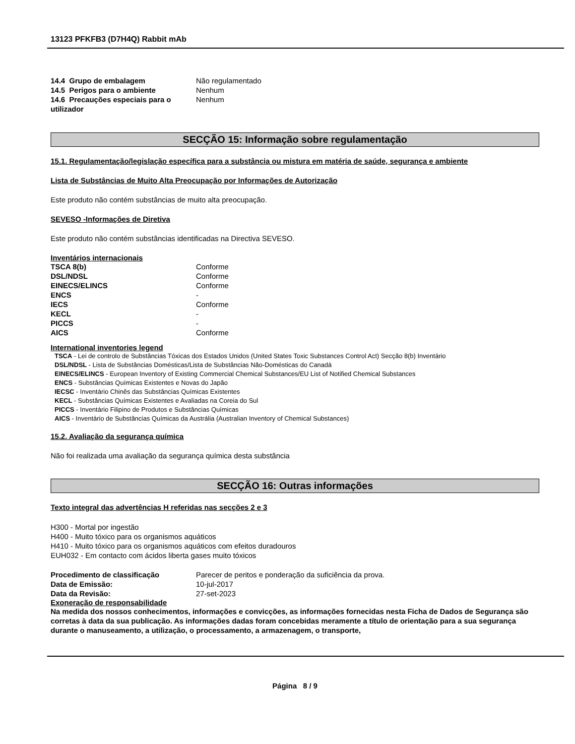13123 PFKFB3 (D7H4Q) Rabbit mAb
| 14.4 Grupo de embalagem | Não regulamentado |
| 14.5 Perigos para o ambiente | Nenhum |
| 14.6 Precauções especiais para o utilizador | Nenhum |
SECÇÃO 15: Informação sobre regulamentação
15.1. Regulamentação/legislação específica para a substância ou mistura em matéria de saúde, segurança e ambiente
Lista de Substâncias de Muito Alta Preocupação por Informações de Autorização
Este produto não contém substâncias de muito alta preocupação.
SEVESO -Informações de Diretiva
Este produto não contém substâncias identificadas na Directiva SEVESO.
Inventários internacionais
| TSCA 8(b) | Conforme |
| DSL/NDSL | Conforme |
| EINECS/ELINCS | Conforme |
| ENCS | - |
| IECS | Conforme |
| KECL | - |
| PICCS | - |
| AICS | Conforme |
International inventories legend
TSCA - Lei de controlo de Substâncias Tóxicas dos Estados Unidos (United States Toxic Substances Control Act) Secção 8(b) Inventário
DSL/NDSL - Lista de Substâncias Domésticas/Lista de Substâncias Não-Domésticas do Canadá
EINECS/ELINCS - European Inventory of Existing Commercial Chemical Substances/EU List of Notified Chemical Substances
ENCS - Substâncias Químicas Existentes e Novas do Japão
IECSC - Inventário Chinês das Substâncias Químicas Existentes
KECL - Substâncias Químicas Existentes e Avaliadas na Coreia do Sul
PICCS - Inventário Filipino de Produtos e Substâncias Químicas
AICS - Inventário de Substâncias Químicas da Austrália (Australian Inventory of Chemical Substances)
15.2. Avaliação da segurança química
Não foi realizada uma avaliação da segurança química desta substância
SECÇÃO 16: Outras informações
Texto integral das advertências H referidas nas secções 2 e 3
H300 - Mortal por ingestão
H400 - Muito tóxico para os organismos aquáticos
H410 - Muito tóxico para os organismos aquáticos com efeitos duradouros
EUH032 - Em contacto com ácidos liberta gases muito tóxicos
| Procedimento de classificação | Parecer de peritos e ponderação da suficiência da prova. |
| Data de Emissão: | 10-jul-2017 |
| Data da Revisão: | 27-set-2023 |
Exoneração de responsabilidade
Na medida dos nossos conhecimentos, informações e convicções, as informações fornecidas nesta Ficha de Dados de Segurança são corretas à data da sua publicação. As informações dadas foram concebidas meramente a título de orientação para a sua segurança durante o manuseamento, a utilização, o processamento, a armazenagem, o transporte,
Página 8 / 9